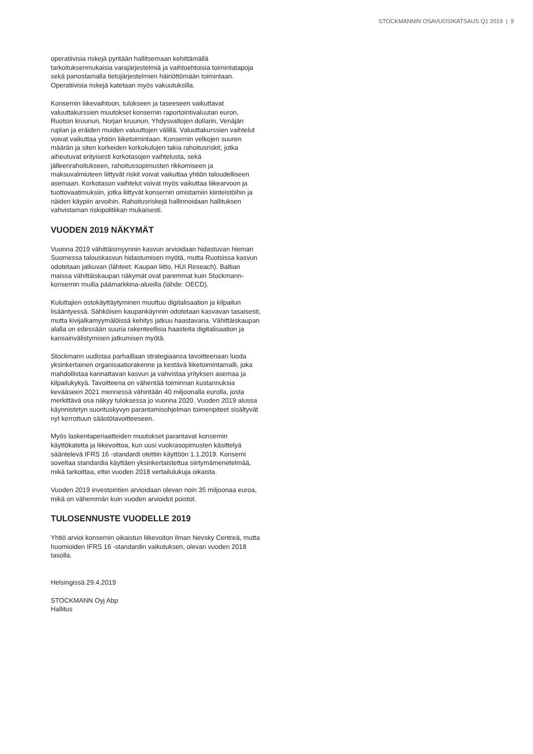STOCKMANNIN OSAVUOSIKATSAUS Q1 2019 | 9
operatiivisia riskejä pyritään hallitsemaan kehittämällä tarkoituksenmukaisia varajärjestelmiä ja vaihtoehtoisia toimintatapoja sekä panostamalla tietojärjestelmien häiriöttömään toimintaan. Operatiivisia riskejä katetaan myös vakuutuksilla.
Konsernin liikevaihtoon, tulokseen ja taseeseen vaikuttavat valuuttakurssien muutokset konsernin raportointivaluutan euron, Ruotsin kruunun, Norjan kruunun, Yhdysvaltojen dollarin, Venäjän ruplan ja eräiden muiden valuuttojen välillä. Valuuttakurssien vaihtelut voivat vaikuttaa yhtiön liiketoimintaan. Konsernin velkojen suuren määrän ja siten korkeiden korkokulujen takia rahoitusriskit, jotka aiheutuvat erityisesti korkotasojen vaihtelusta, sekä jälleenrahoitukseen, rahoitussopimusten rikkomiseen ja maksuvalmiuteen liittyvät riskit voivat vaikuttaa yhtiön taloudelliseen asemaan. Korkotason vaihtelut voivat myös vaikuttaa liikearvoon ja tuottovaatimuksiin, jotka liittyvät konsernin omistamiin kiinteistöihin ja näiden käypiin arvoihin. Rahoitusriskejä hallinnoidaan hallituksen vahvistaman riskipolitiikan mukaisesti.
VUODEN 2019 NÄKYMÄT
Vuonna 2019 vähittäismyynnin kasvun arvioidaan hidastuvan hieman Suomessa talouskasvun hidastumisen myötä, mutta Ruotsissa kasvun odotetaan jatkuvan (lähteet: Kaupan liitto, HUI Reseach). Baltian maissa vähittäiskaupan näkymät ovat paremmat kuin Stockmann-konsernin muilla päämarkkina-alueilla (lähde: OECD).
Kuluttajien ostokäyttäytyminen muuttuu digitalisaation ja kilpailun lisääntyessä. Sähköisen kaupankäynnin odotetaan kasvavan tasaisesti, mutta kivijalkamyymälöissä kehitys jatkuu haastavana. Vähittäiskaupan alalla on edessään suuria rakenteellisia haasteita digitalisaation ja kansainvälistymisen jatkumisen myötä.
Stockmann uudistaa parhaillaan strategiaansa tavoitteenaan luoda yksinkertainen organisaatiorakenne ja kestävä liiketoimintamalli, joka mahdollistaa kannattavan kasvun ja vahvistaa yrityksen asemaa ja kilpailukykyä. Tavoitteena on vähentää toiminnan kustannuksia kevääseen 2021 mennessä vähintään 40 miljoonalla eurolla, josta merkittävä osa näkyy tuloksessa jo vuonna 2020. Vuoden 2019 alussa käynnistetyn suorituskyvyn parantamisohjelman toimenpiteet sisältyvät nyt kerrottuun säästötavoitteeseen.
Myös laskentaperiaatteiden muutokset parantavat konsernin käyttökatetta ja liikevoittoa, kun uusi vuokrasopimusten käsittelyä sääntelevä IFRS 16 -standardi otettiin käyttöön 1.1.2019. Konserni soveltaa standardia käyttäen yksinkertaistettua siirtymämenetelmää, mikä tarkoittaa, ettei vuoden 2018 vertailulukuja oikaista.
Vuoden 2019 investointien arvioidaan olevan noin 35 miljoonaa euroa, mikä on vähemmän kuin vuoden arvioidut poistot.
TULOSENNUSTE VUODELLE 2019
Yhtiö arvioi konsernin oikaistun liikevoiton ilman Nevsky Centreä, mutta huomioiden IFRS 16 -standardin vaikutuksen, olevan vuoden 2018 tasolla.
Helsingissä 29.4.2019
STOCKMANN Oyj Abp
Hallitus